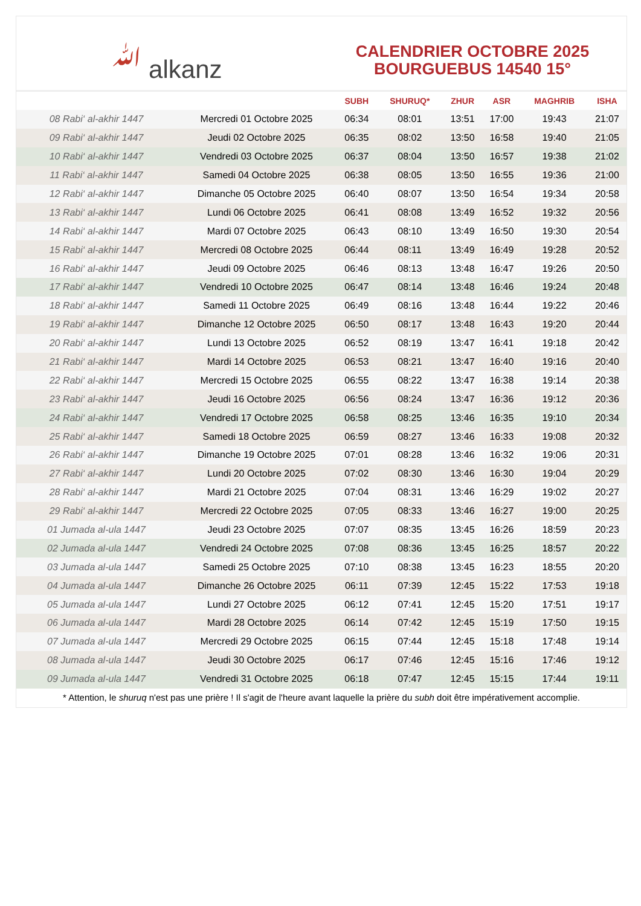ﷲ alkanz
CALENDRIER OCTOBRE 2025
BOURGUEBUS 14540 15°
| | | SUBH | SHURUQ* | ZHUR | ASR | MAGHRIB | ISHA |
| --- | --- | --- | --- | --- | --- | --- | --- |
| 08 Rabi‘ al-akhir 1447 | Mercredi 01 Octobre 2025 | 06:34 | 08:01 | 13:51 | 17:00 | 19:43 | 21:07 |
| 09 Rabi‘ al-akhir 1447 | Jeudi 02 Octobre 2025 | 06:35 | 08:02 | 13:50 | 16:58 | 19:40 | 21:05 |
| 10 Rabi‘ al-akhir 1447 | Vendredi 03 Octobre 2025 | 06:37 | 08:04 | 13:50 | 16:57 | 19:38 | 21:02 |
| 11 Rabi‘ al-akhir 1447 | Samedi 04 Octobre 2025 | 06:38 | 08:05 | 13:50 | 16:55 | 19:36 | 21:00 |
| 12 Rabi‘ al-akhir 1447 | Dimanche 05 Octobre 2025 | 06:40 | 08:07 | 13:50 | 16:54 | 19:34 | 20:58 |
| 13 Rabi‘ al-akhir 1447 | Lundi 06 Octobre 2025 | 06:41 | 08:08 | 13:49 | 16:52 | 19:32 | 20:56 |
| 14 Rabi‘ al-akhir 1447 | Mardi 07 Octobre 2025 | 06:43 | 08:10 | 13:49 | 16:50 | 19:30 | 20:54 |
| 15 Rabi‘ al-akhir 1447 | Mercredi 08 Octobre 2025 | 06:44 | 08:11 | 13:49 | 16:49 | 19:28 | 20:52 |
| 16 Rabi‘ al-akhir 1447 | Jeudi 09 Octobre 2025 | 06:46 | 08:13 | 13:48 | 16:47 | 19:26 | 20:50 |
| 17 Rabi‘ al-akhir 1447 | Vendredi 10 Octobre 2025 | 06:47 | 08:14 | 13:48 | 16:46 | 19:24 | 20:48 |
| 18 Rabi‘ al-akhir 1447 | Samedi 11 Octobre 2025 | 06:49 | 08:16 | 13:48 | 16:44 | 19:22 | 20:46 |
| 19 Rabi‘ al-akhir 1447 | Dimanche 12 Octobre 2025 | 06:50 | 08:17 | 13:48 | 16:43 | 19:20 | 20:44 |
| 20 Rabi‘ al-akhir 1447 | Lundi 13 Octobre 2025 | 06:52 | 08:19 | 13:47 | 16:41 | 19:18 | 20:42 |
| 21 Rabi‘ al-akhir 1447 | Mardi 14 Octobre 2025 | 06:53 | 08:21 | 13:47 | 16:40 | 19:16 | 20:40 |
| 22 Rabi‘ al-akhir 1447 | Mercredi 15 Octobre 2025 | 06:55 | 08:22 | 13:47 | 16:38 | 19:14 | 20:38 |
| 23 Rabi‘ al-akhir 1447 | Jeudi 16 Octobre 2025 | 06:56 | 08:24 | 13:47 | 16:36 | 19:12 | 20:36 |
| 24 Rabi‘ al-akhir 1447 | Vendredi 17 Octobre 2025 | 06:58 | 08:25 | 13:46 | 16:35 | 19:10 | 20:34 |
| 25 Rabi‘ al-akhir 1447 | Samedi 18 Octobre 2025 | 06:59 | 08:27 | 13:46 | 16:33 | 19:08 | 20:32 |
| 26 Rabi‘ al-akhir 1447 | Dimanche 19 Octobre 2025 | 07:01 | 08:28 | 13:46 | 16:32 | 19:06 | 20:31 |
| 27 Rabi‘ al-akhir 1447 | Lundi 20 Octobre 2025 | 07:02 | 08:30 | 13:46 | 16:30 | 19:04 | 20:29 |
| 28 Rabi‘ al-akhir 1447 | Mardi 21 Octobre 2025 | 07:04 | 08:31 | 13:46 | 16:29 | 19:02 | 20:27 |
| 29 Rabi‘ al-akhir 1447 | Mercredi 22 Octobre 2025 | 07:05 | 08:33 | 13:46 | 16:27 | 19:00 | 20:25 |
| 01 Jumada al-ula 1447 | Jeudi 23 Octobre 2025 | 07:07 | 08:35 | 13:45 | 16:26 | 18:59 | 20:23 |
| 02 Jumada al-ula 1447 | Vendredi 24 Octobre 2025 | 07:08 | 08:36 | 13:45 | 16:25 | 18:57 | 20:22 |
| 03 Jumada al-ula 1447 | Samedi 25 Octobre 2025 | 07:10 | 08:38 | 13:45 | 16:23 | 18:55 | 20:20 |
| 04 Jumada al-ula 1447 | Dimanche 26 Octobre 2025 | 06:11 | 07:39 | 12:45 | 15:22 | 17:53 | 19:18 |
| 05 Jumada al-ula 1447 | Lundi 27 Octobre 2025 | 06:12 | 07:41 | 12:45 | 15:20 | 17:51 | 19:17 |
| 06 Jumada al-ula 1447 | Mardi 28 Octobre 2025 | 06:14 | 07:42 | 12:45 | 15:19 | 17:50 | 19:15 |
| 07 Jumada al-ula 1447 | Mercredi 29 Octobre 2025 | 06:15 | 07:44 | 12:45 | 15:18 | 17:48 | 19:14 |
| 08 Jumada al-ula 1447 | Jeudi 30 Octobre 2025 | 06:17 | 07:46 | 12:45 | 15:16 | 17:46 | 19:12 |
| 09 Jumada al-ula 1447 | Vendredi 31 Octobre 2025 | 06:18 | 07:47 | 12:45 | 15:15 | 17:44 | 19:11 |
* Attention, le shuruq n'est pas une prière ! Il s'agit de l'heure avant laquelle la prière du subh doit être impérativement accomplie.